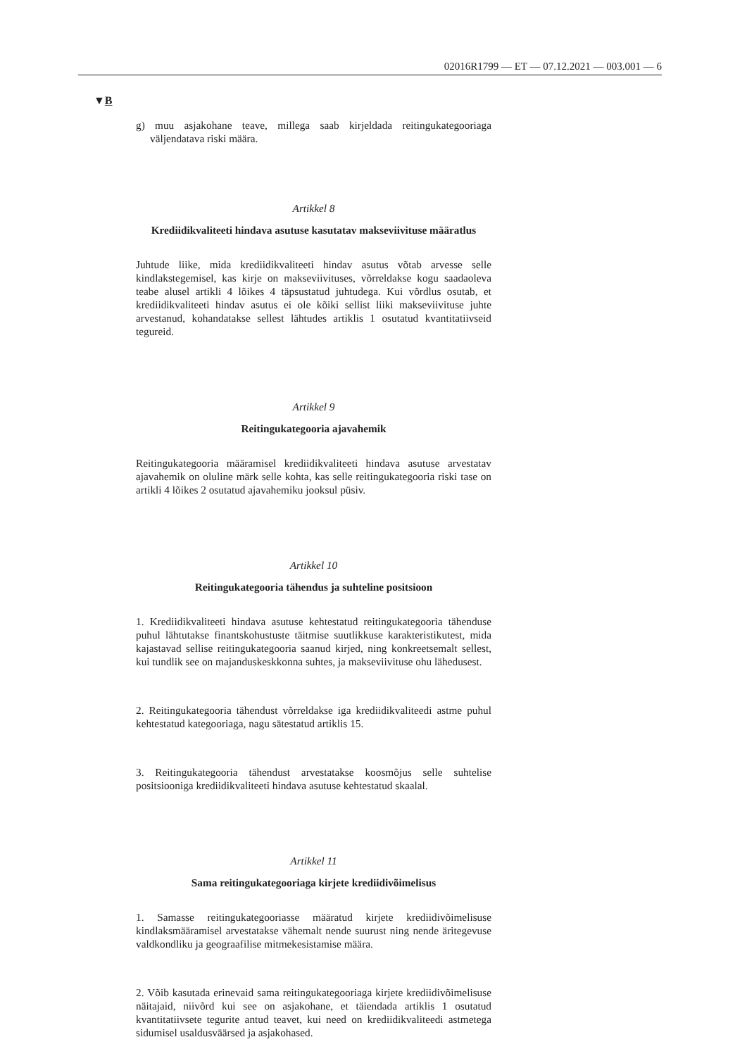02016R1799 — ET — 07.12.2021 — 003.001 — 6
▼B
g) muu asjakohane teave, millega saab kirjeldada reitingukategooriaga väljendatava riski määra.
Artikkel 8
Krediidikvaliteeti hindava asutuse kasutatav makseviivituse määratlus
Juhtude liike, mida krediidikvaliteeti hindav asutus võtab arvesse selle kindlakstegemisel, kas kirje on makseviivituses, võrreldakse kogu saadaoleva teabe alusel artikli 4 lõikes 4 täpsustatud juhtudega. Kui võrdlus osutab, et krediidikvaliteeti hindav asutus ei ole kõiki sellist liiki makseviivituse juhte arvestanud, kohandatakse sellest lähtudes artiklis 1 osutatud kvantitatiivseid tegureid.
Artikkel 9
Reitingukategooria ajavahemik
Reitingukategooria määramisel krediidikvaliteeti hindava asutuse arvestatav ajavahemik on oluline märk selle kohta, kas selle reitingukategooria riski tase on artikli 4 lõikes 2 osutatud ajavahemiku jooksul püsiv.
Artikkel 10
Reitingukategooria tähendus ja suhteline positsioon
1. Krediidikvaliteeti hindava asutuse kehtestatud reitingukategooria tähenduse puhul lähtutakse finantskohustuste täitmise suutlikkuse karakteristikutest, mida kajastavad sellise reitingukategooria saanud kirjed, ning konkreetsemalt sellest, kui tundlik see on majanduskeskkonna suhtes, ja makseviivituse ohu lähedusest.
2. Reitingukategooria tähendust võrreldakse iga krediidikvaliteedi astme puhul kehtestatud kategooriaga, nagu sätestatud artiklis 15.
3. Reitingukategooria tähendust arvestatakse koosmõjus selle suhtelise positsiooniga krediidikvaliteeti hindava asutuse kehtestatud skaalal.
Artikkel 11
Sama reitingukategooriaga kirjete krediidivõimelisus
1. Samasse reitingukategooriasse määratud kirjete krediidivõimelisuse kindlaksmääramisel arvestatakse vähemalt nende suurust ning nende äritegevuse valdkondliku ja geograafilise mitmekesistamise määra.
2. Võib kasutada erinevaid sama reitingukategooriaga kirjete krediidivõimelisuse näitajaid, niivõrd kui see on asjakohane, et täiendada artiklis 1 osutatud kvantitatiivsete tegurite antud teavet, kui need on krediidikvaliteedi astmetega sidumisel usaldusväärsed ja asjakohased.